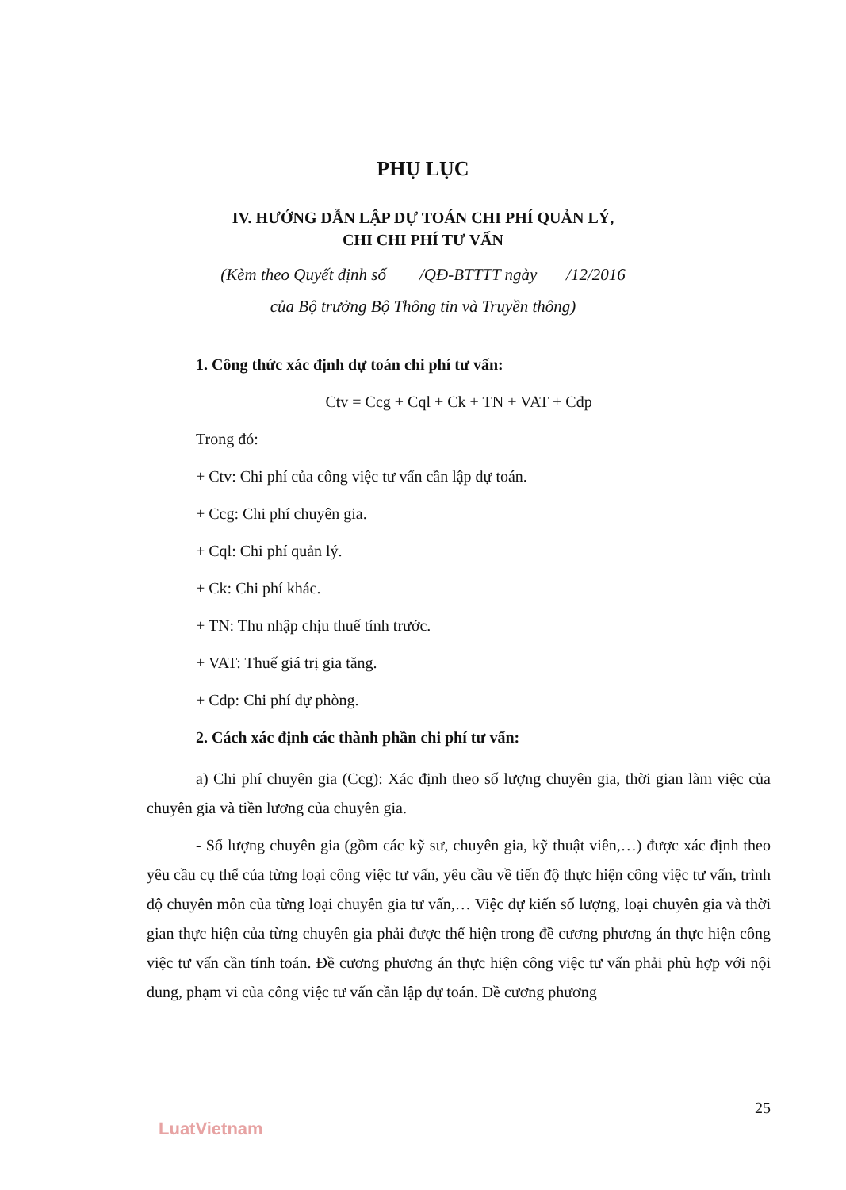PHỤ LỤC
IV. HƯỚNG DẪN LẬP DỰ TOÁN CHI PHÍ QUẢN LÝ,
CHI CHI PHÍ TƯ VẤN
(Kèm theo Quyết định số /QĐ-BTTTT ngày /12/2016
của Bộ trưởng Bộ Thông tin và Truyền thông)
1. Công thức xác định dự toán chi phí tư vấn:
Ctv = Ccg + Cql + Ck + TN + VAT + Cdp
Trong đó:
+ Ctv: Chi phí của công việc tư vấn cần lập dự toán.
+ Ccg: Chi phí chuyên gia.
+ Cql: Chi phí quản lý.
+ Ck: Chi phí khác.
+ TN: Thu nhập chịu thuế tính trước.
+ VAT: Thuế giá trị gia tăng.
+ Cdp: Chi phí dự phòng.
2. Cách xác định các thành phần chi phí tư vấn:
a) Chi phí chuyên gia (Ccg): Xác định theo số lượng chuyên gia, thời gian làm việc của chuyên gia và tiền lương của chuyên gia.
- Số lượng chuyên gia (gồm các kỹ sư, chuyên gia, kỹ thuật viên,…) được xác định theo yêu cầu cụ thể của từng loại công việc tư vấn, yêu cầu về tiến độ thực hiện công việc tư vấn, trình độ chuyên môn của từng loại chuyên gia tư vấn,… Việc dự kiến số lượng, loại chuyên gia và thời gian thực hiện của từng chuyên gia phải được thể hiện trong đề cương phương án thực hiện công việc tư vấn cần tính toán. Đề cương phương án thực hiện công việc tư vấn phải phù hợp với nội dung, phạm vi của công việc tư vấn cần lập dự toán. Đề cương phương
25
LuatVietnam